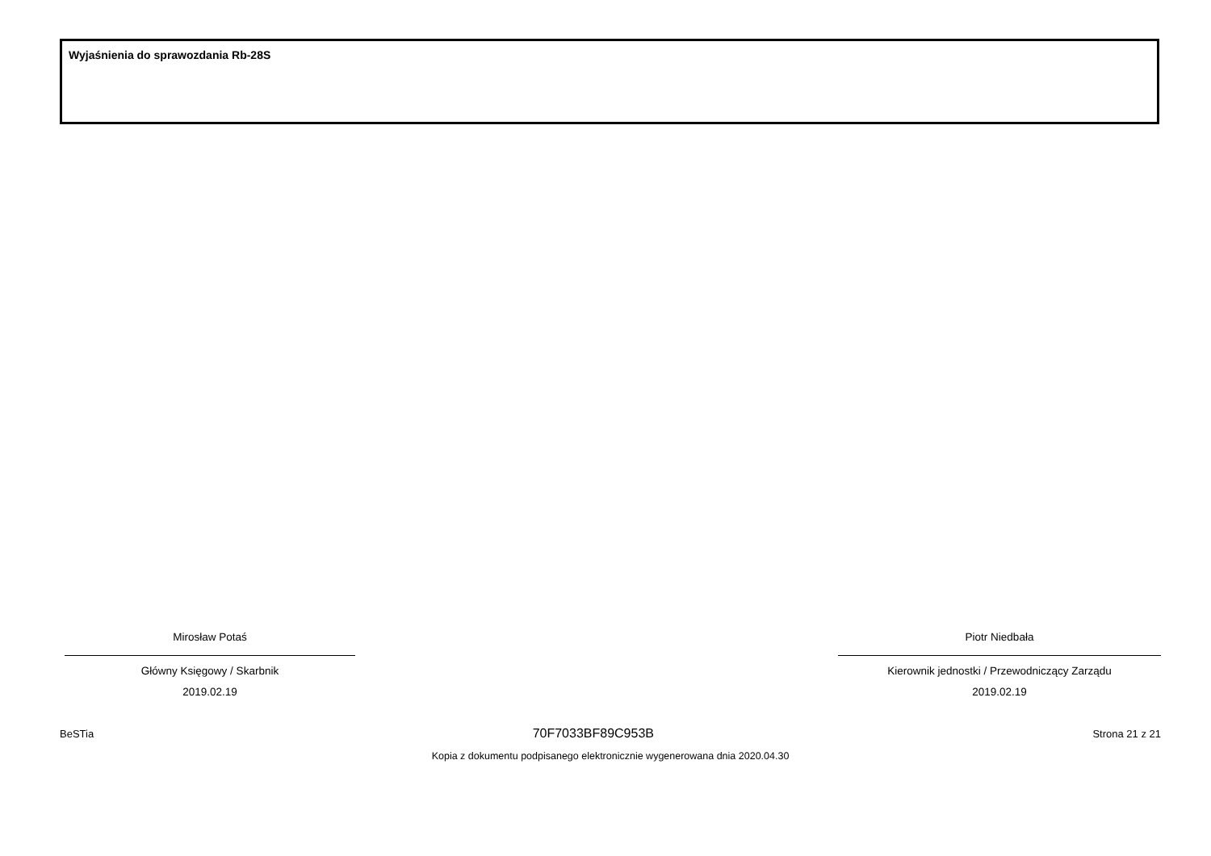Wyjaśnienia do sprawozdania Rb-28S
Mirosław Potaś
Główny Księgowy / Skarbnik
2019.02.19
Piotr Niedbała
Kierownik jednostki / Przewodniczący Zarządu
2019.02.19
BeSTia 70F7033BF89C953B Strona 21 z 21
Kopia z dokumentu podpisanego elektronicznie wygenerowana dnia 2020.04.30